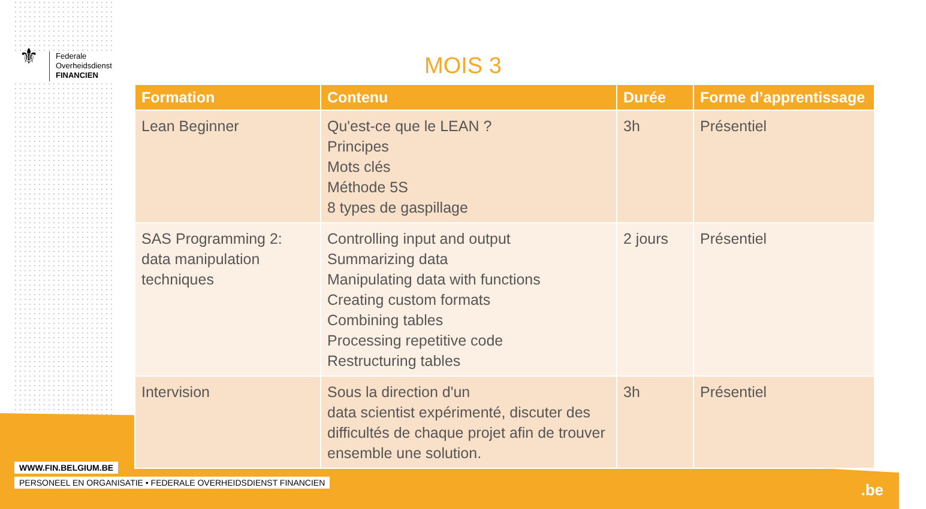⚜
Federale
Overheidsdienst
FINANCIEN
MOIS 3
| Formation | Contenu | Durée | Forme d’apprentissage |
| --- | --- | --- | --- |
| Lean Beginner | Qu'est-ce que le LEAN ? Principes Mots clés Méthode 5S 8 types de gaspillage | 3h | Présentiel |
| SAS Programming 2: data manipulation techniques | Controlling input and output Summarizing data Manipulating data with functions Creating custom formats Combining tables Processing repetitive code Restructuring tables | 2 jours | Présentiel |
| Intervision | Sous la direction d'un data scientist expérimenté, discuter des difficultés de chaque projet afin de trouver ensemble une solution. | 3h | Présentiel |
WWW.FIN.BELGIUM.BE
PERSONEEL EN ORGANISATIE • FEDERALE OVERHEIDSDIENST FINANCIEN
.be